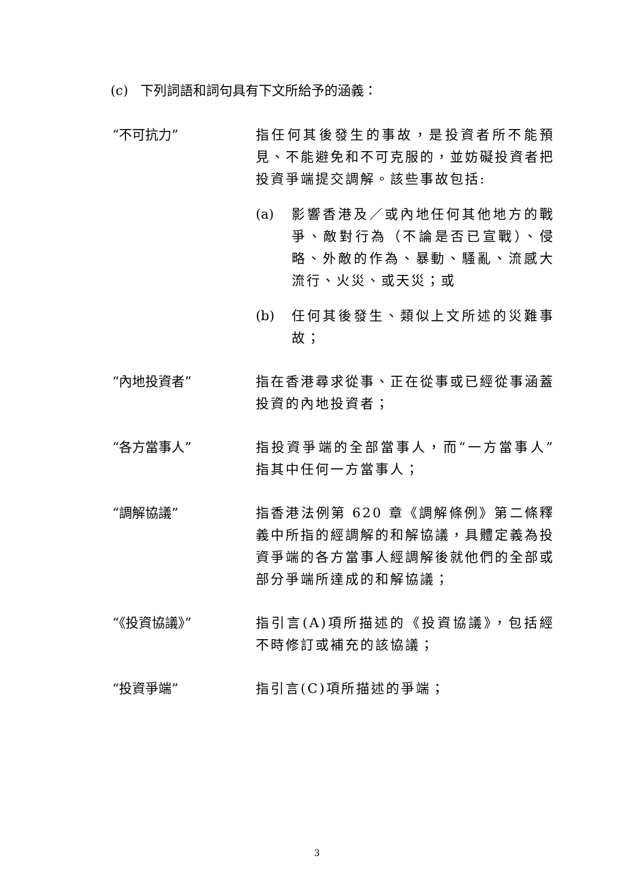(c) 下列詞語和詞句具有下文所給予的涵義：
“不可抗力” 指任何其後發生的事故，是投資者所不能預見、不能避免和不可克服的，並妨礙投資者把投資爭端提交調解。該些事故包括:
(a) 影響香港及／或內地任何其他地方的戰爭、敵對行為（不論是否已宣戰）、侵略、外敵的作為、暴動、騷亂、流感大流行、火災、或天災；或
(b) 任何其後發生、類似上文所述的災難事故；
“內地投資者” 指在香港尋求從事、正在從事或已經從事涵蓋投資的內地投資者；
“各方當事人” 指投資爭端的全部當事人，而“一方當事人”指其中任何一方當事人；
“調解協議” 指香港法例第 620 章《調解條例》第二條釋義中所指的經調解的和解協議，具體定義為投資爭端的各方當事人經調解後就他們的全部或部分爭端所達成的和解協議；
“《投資協議》” 指引言(A)項所描述的《投資協議》，包括經不時修訂或補充的該協議；
“投資爭端” 指引言(C)項所描述的爭端；
3